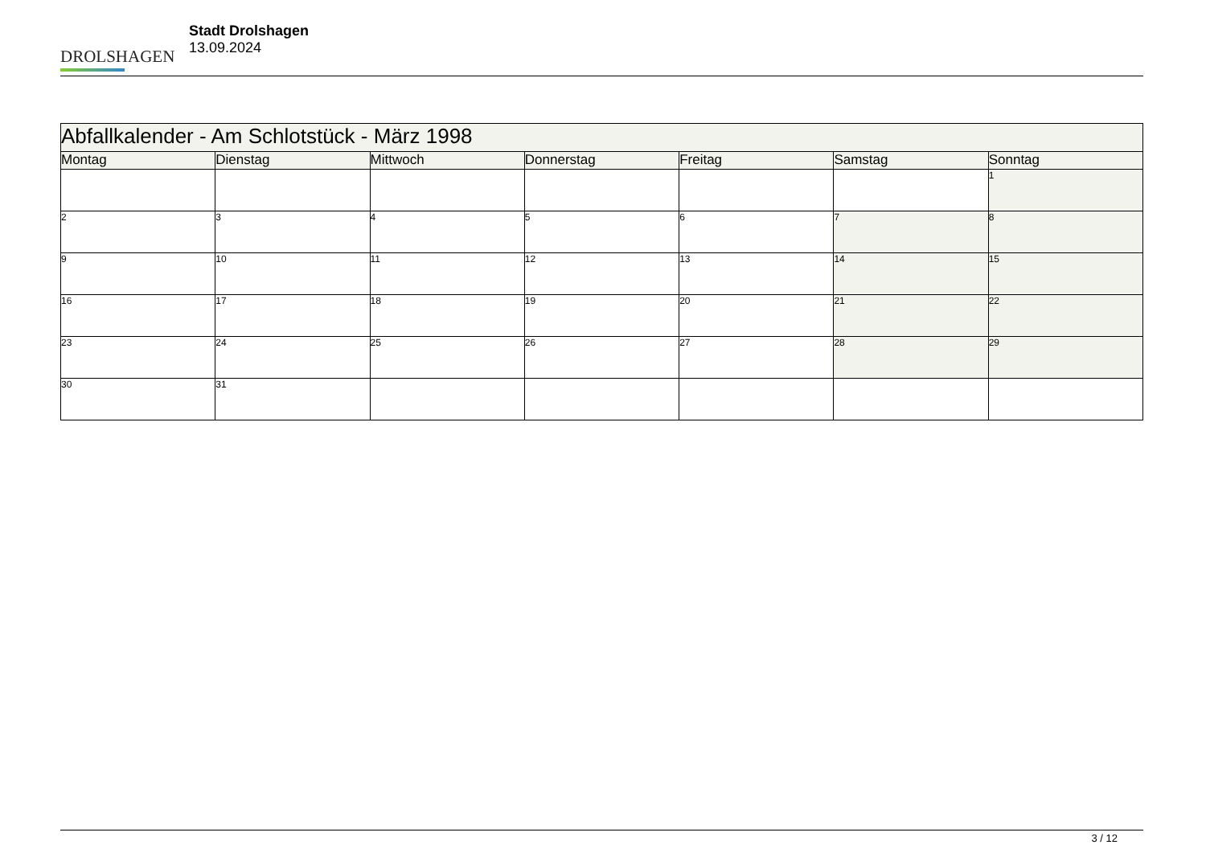DROLSHAGEN
Stadt Drolshagen
13.09.2024
| Abfallkalender - Am Schlotstück - März 1998 | | | | | | |
| --- | --- | --- | --- | --- | --- | --- |
| Montag | Dienstag | Mittwoch | Donnerstag | Freitag | Samstag | Sonntag |
| | | | | | | 1 |
| 2 | 3 | 4 | 5 | 6 | 7 | 8 |
| 9 | 10 | 11 | 12 | 13 | 14 | 15 |
| 16 | 17 | 18 | 19 | 20 | 21 | 22 |
| 23 | 24 | 25 | 26 | 27 | 28 | 29 |
| 30 | 31 | | | | | |
3 / 12